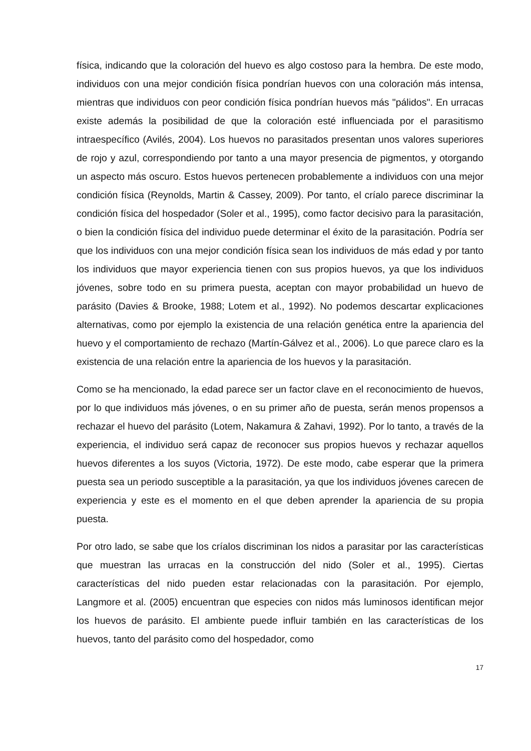física, indicando que la coloración del huevo es algo costoso para la hembra. De este modo, individuos con una mejor condición física pondrían huevos con una coloración más intensa, mientras que individuos con peor condición física pondrían huevos más "pálidos". En urracas existe además la posibilidad de que la coloración esté influenciada por el parasitismo intraespecífico (Avilés, 2004). Los huevos no parasitados presentan unos valores superiores de rojo y azul, correspondiendo por tanto a una mayor presencia de pigmentos, y otorgando un aspecto más oscuro. Estos huevos pertenecen probablemente a individuos con una mejor condición física (Reynolds, Martin & Cassey, 2009). Por tanto, el críalo parece discriminar la condición física del hospedador (Soler et al., 1995), como factor decisivo para la parasitación, o bien la condición física del individuo puede determinar el éxito de la parasitación. Podría ser que los individuos con una mejor condición física sean los individuos de más edad y por tanto los individuos que mayor experiencia tienen con sus propios huevos, ya que los individuos jóvenes, sobre todo en su primera puesta, aceptan con mayor probabilidad un huevo de parásito (Davies & Brooke, 1988; Lotem et al., 1992). No podemos descartar explicaciones alternativas, como por ejemplo la existencia de una relación genética entre la apariencia del huevo y el comportamiento de rechazo (Martín-Gálvez et al., 2006). Lo que parece claro es la existencia de una relación entre la apariencia de los huevos y la parasitación.
Como se ha mencionado, la edad parece ser un factor clave en el reconocimiento de huevos, por lo que individuos más jóvenes, o en su primer año de puesta, serán menos propensos a rechazar el huevo del parásito (Lotem, Nakamura & Zahavi, 1992). Por lo tanto, a través de la experiencia, el individuo será capaz de reconocer sus propios huevos y rechazar aquellos huevos diferentes a los suyos (Victoria, 1972). De este modo, cabe esperar que la primera puesta sea un periodo susceptible a la parasitación, ya que los individuos jóvenes carecen de experiencia y este es el momento en el que deben aprender la apariencia de su propia puesta.
Por otro lado, se sabe que los críalos discriminan los nidos a parasitar por las características que muestran las urracas en la construcción del nido (Soler et al., 1995). Ciertas características del nido pueden estar relacionadas con la parasitación. Por ejemplo, Langmore et al. (2005) encuentran que especies con nidos más luminosos identifican mejor los huevos de parásito. El ambiente puede influir también en las características de los huevos, tanto del parásito como del hospedador, como
17